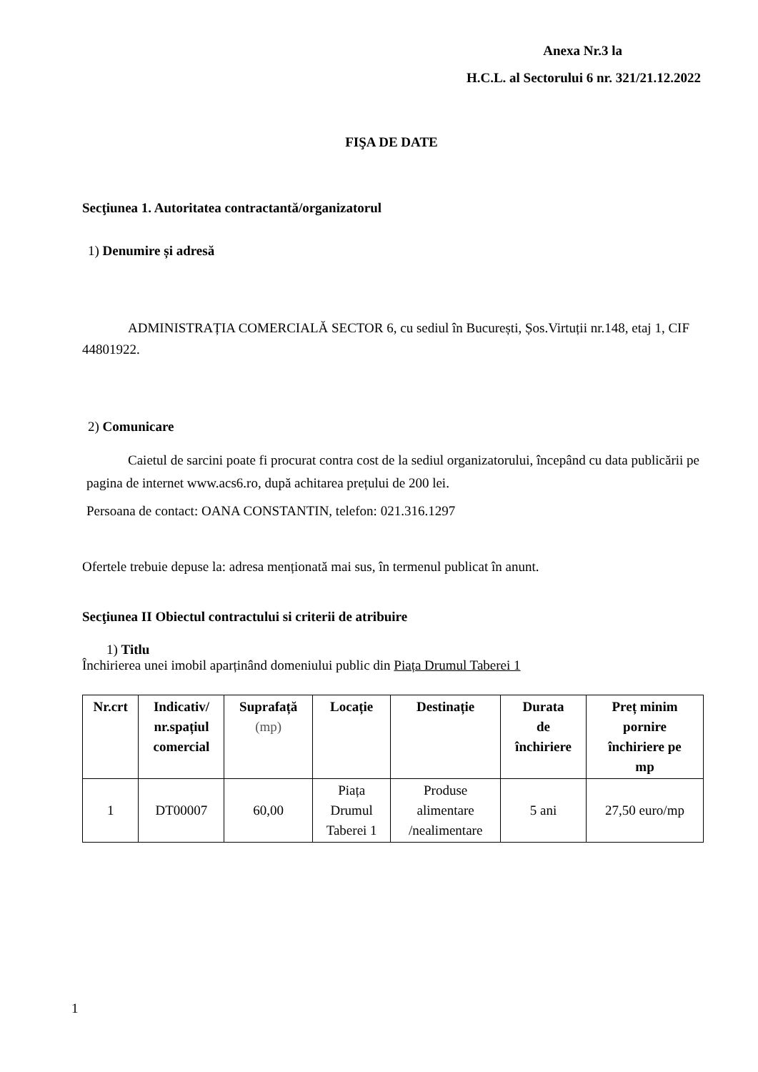Anexa Nr.3 la
H.C.L. al Sectorului 6 nr. 321/21.12.2022
FIŞA DE DATE
Secţiunea 1. Autoritatea contractantă/organizatorul
1) Denumire și adresă
ADMINISTRAȚIA COMERCIALĂ SECTOR 6, cu sediul în București, Șos.Virtuții nr.148, etaj 1, CIF 44801922.
2) Comunicare
Caietul de sarcini poate fi procurat contra cost de la sediul organizatorului, începând cu data publicării pe pagina de internet www.acs6.ro, după achitarea prețului de 200 lei.
Persoana de contact: OANA CONSTANTIN, telefon: 021.316.1297
Ofertele trebuie depuse la: adresa menționată mai sus, în termenul publicat în anunt.
Secţiunea II Obiectul contractului si criterii de atribuire
1) Titlu
Închirierea unei imobil aparținând domeniului public din Piața Drumul Taberei 1
| Nr.crt | Indicativ/ nr.spațiul comercial | Suprafață (mp) | Locație | Destinație | Durata de închiriere | Preț minim pornire închiriere pe mp |
| --- | --- | --- | --- | --- | --- | --- |
| 1 | DT00007 | 60,00 | Piața Drumul Taberei 1 | Produse alimentare /nealimentare | 5 ani | 27,50 euro/mp |
1